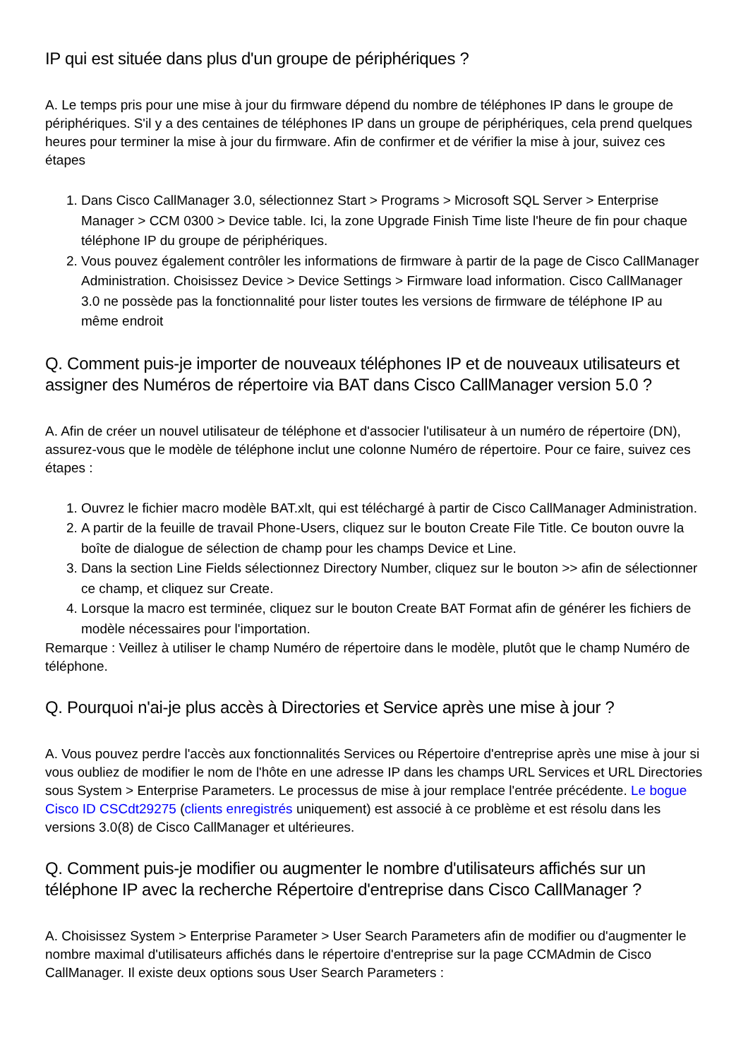IP qui est située dans plus d'un groupe de périphériques ?
A. Le temps pris pour une mise à jour du firmware dépend du nombre de téléphones IP dans le groupe de périphériques. S'il y a des centaines de téléphones IP dans un groupe de périphériques, cela prend quelques heures pour terminer la mise à jour du firmware. Afin de confirmer et de vérifier la mise à jour, suivez ces étapes
1. Dans Cisco CallManager 3.0, sélectionnez Start > Programs > Microsoft SQL Server > Enterprise Manager > CCM 0300 > Device table. Ici, la zone Upgrade Finish Time liste l'heure de fin pour chaque téléphone IP du groupe de périphériques.
2. Vous pouvez également contrôler les informations de firmware à partir de la page de Cisco CallManager Administration. Choisissez Device > Device Settings > Firmware load information. Cisco CallManager 3.0 ne possède pas la fonctionnalité pour lister toutes les versions de firmware de téléphone IP au même endroit
Q. Comment puis-je importer de nouveaux téléphones IP et de nouveaux utilisateurs et assigner des Numéros de répertoire via BAT dans Cisco CallManager version 5.0 ?
A. Afin de créer un nouvel utilisateur de téléphone et d'associer l'utilisateur à un numéro de répertoire (DN), assurez-vous que le modèle de téléphone inclut une colonne Numéro de répertoire. Pour ce faire, suivez ces étapes :
1. Ouvrez le fichier macro modèle BAT.xlt, qui est téléchargé à partir de Cisco CallManager Administration.
2. A partir de la feuille de travail Phone-Users, cliquez sur le bouton Create File Title. Ce bouton ouvre la boîte de dialogue de sélection de champ pour les champs Device et Line.
3. Dans la section Line Fields sélectionnez Directory Number, cliquez sur le bouton >> afin de sélectionner ce champ, et cliquez sur Create.
4. Lorsque la macro est terminée, cliquez sur le bouton Create BAT Format afin de générer les fichiers de modèle nécessaires pour l'importation.
Remarque : Veillez à utiliser le champ Numéro de répertoire dans le modèle, plutôt que le champ Numéro de téléphone.
Q. Pourquoi n'ai-je plus accès à Directories et Service après une mise à jour ?
A. Vous pouvez perdre l'accès aux fonctionnalités Services ou Répertoire d'entreprise après une mise à jour si vous oubliez de modifier le nom de l'hôte en une adresse IP dans les champs URL Services et URL Directories sous System > Enterprise Parameters. Le processus de mise à jour remplace l'entrée précédente. Le bogue Cisco ID CSCdt29275 (clients enregistrés uniquement) est associé à ce problème et est résolu dans les versions 3.0(8) de Cisco CallManager et ultérieures.
Q. Comment puis-je modifier ou augmenter le nombre d'utilisateurs affichés sur un téléphone IP avec la recherche Répertoire d'entreprise dans Cisco CallManager ?
A. Choisissez System > Enterprise Parameter > User Search Parameters afin de modifier ou d'augmenter le nombre maximal d'utilisateurs affichés dans le répertoire d'entreprise sur la page CCMAdmin de Cisco CallManager. Il existe deux options sous User Search Parameters :